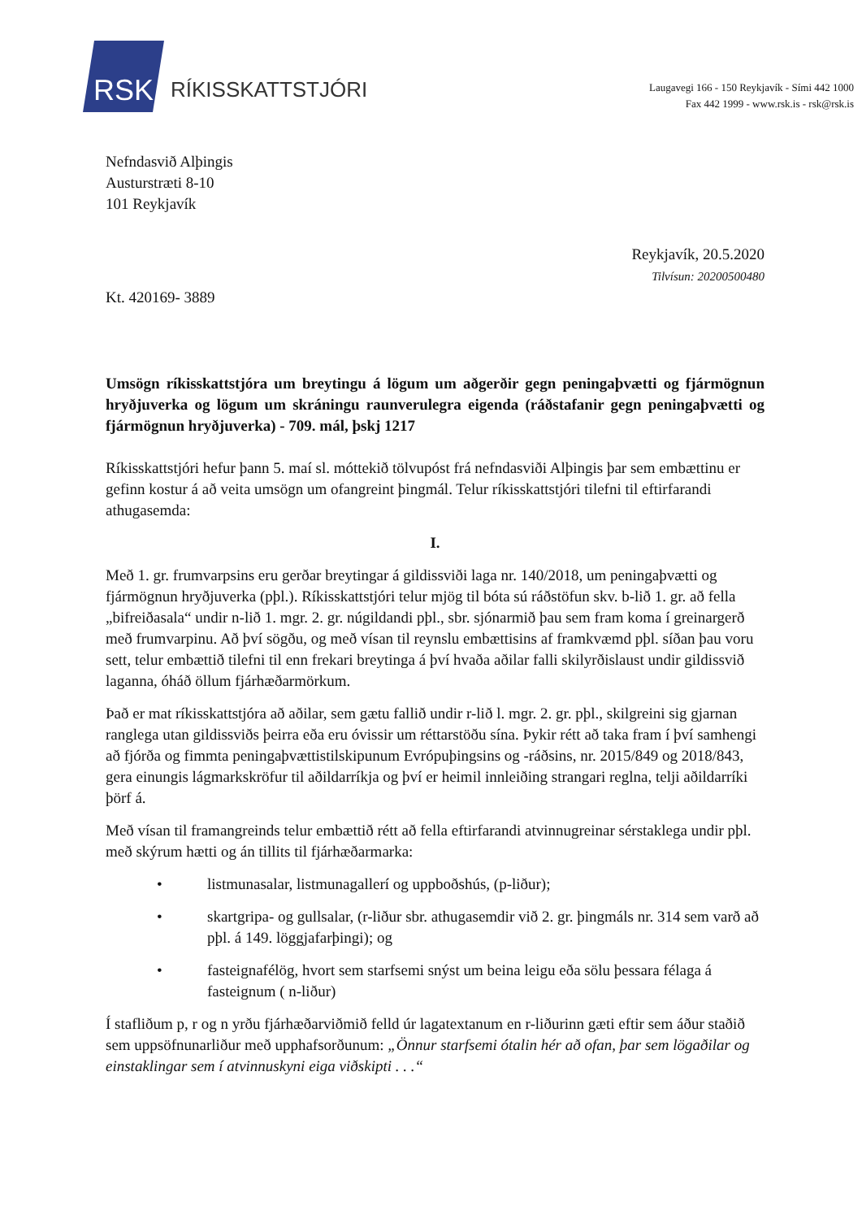RSK
RÍKISSKATTSTJÓRI
Laugavegi 166 - 150 Reykjavík - Sími 442 1000
Fax 442 1999 - www.rsk.is - rsk@rsk.is
Nefndasvið Alþingis
Austurstræti 8-10
101 Reykjavík
Reykjavík, 20.5.2020
Tilvísun: 20200500480
Kt. 420169- 3889
Umsögn ríkisskattstjóra um breytingu á lögum um aðgerðir gegn peningaþvætti og fjármögnun hryðjuverka og lögum um skráningu raunverulegra eigenda (ráðstafanir gegn peningaþvætti og fjármögnun hryðjuverka) - 709. mál, þskj 1217
Ríkisskattstjóri hefur þann 5. maí sl. móttekið tölvupóst frá nefndasviði Alþingis þar sem embættinu er gefinn kostur á að veita umsögn um ofangreint þingmál. Telur ríkisskattstjóri tilefni til eftirfarandi athugasemda:
I.
Með 1. gr. frumvarpsins eru gerðar breytingar á gildissviði laga nr. 140/2018, um peningaþvætti og fjármögnun hryðjuverka (pþl.). Ríkisskattstjóri telur mjög til bóta sú ráðstöfun skv. b-lið 1. gr. að fella „bifreiðasala“ undir n-lið 1. mgr. 2. gr. núgildandi pþl., sbr. sjónarmið þau sem fram koma í greinargerð með frumvarpinu. Að því sögðu, og með vísan til reynslu embættisins af framkvæmd pþl. síðan þau voru sett, telur embættið tilefni til enn frekari breytinga á því hvaða aðilar falli skilyrðislaust undir gildissvið laganna, óháð öllum fjárhæðarmörkum.
Það er mat ríkisskattstjóra að aðilar, sem gætu fallið undir r-lið l. mgr. 2. gr. pþl., skilgreini sig gjarnan ranglega utan gildissviðs þeirra eða eru óvissir um réttarstöðu sína. Þykir rétt að taka fram í því samhengi að fjórða og fimmta peningaþvættistilskipunum Evrópuþingsins og -ráðsins, nr. 2015/849 og 2018/843, gera einungis lágmarkskröfur til aðildarríkja og því er heimil innleiðing strangari reglna, telji aðildarríki þörf á.
Með vísan til framangreinds telur embættið rétt að fella eftirfarandi atvinnugreinar sérstaklega undir pþl. með skýrum hætti og án tillits til fjárhæðarmarka:
• listmunasalar, listmunagallerí og uppboðshús, (p-liður);
• skartgripa- og gullsalar, (r-liður sbr. athugasemdir við 2. gr. þingmáls nr. 314 sem varð að pþl. á 149. löggjafarþingi); og
• fasteignafélög, hvort sem starfsemi snýst um beina leigu eða sölu þessara félaga á fasteignum ( n-liður)
Í stafliðum p, r og n yrðu fjárhæðarviðmið felld úr lagatextanum en r-liðurinn gæti eftir sem áður staðið sem uppsöfnunarliður með upphafsorðunum: „Önnur starfsemi ótalin hér að ofan, þar sem lögaðilar og einstaklingar sem í atvinnuskyni eiga viðskipti . . .“